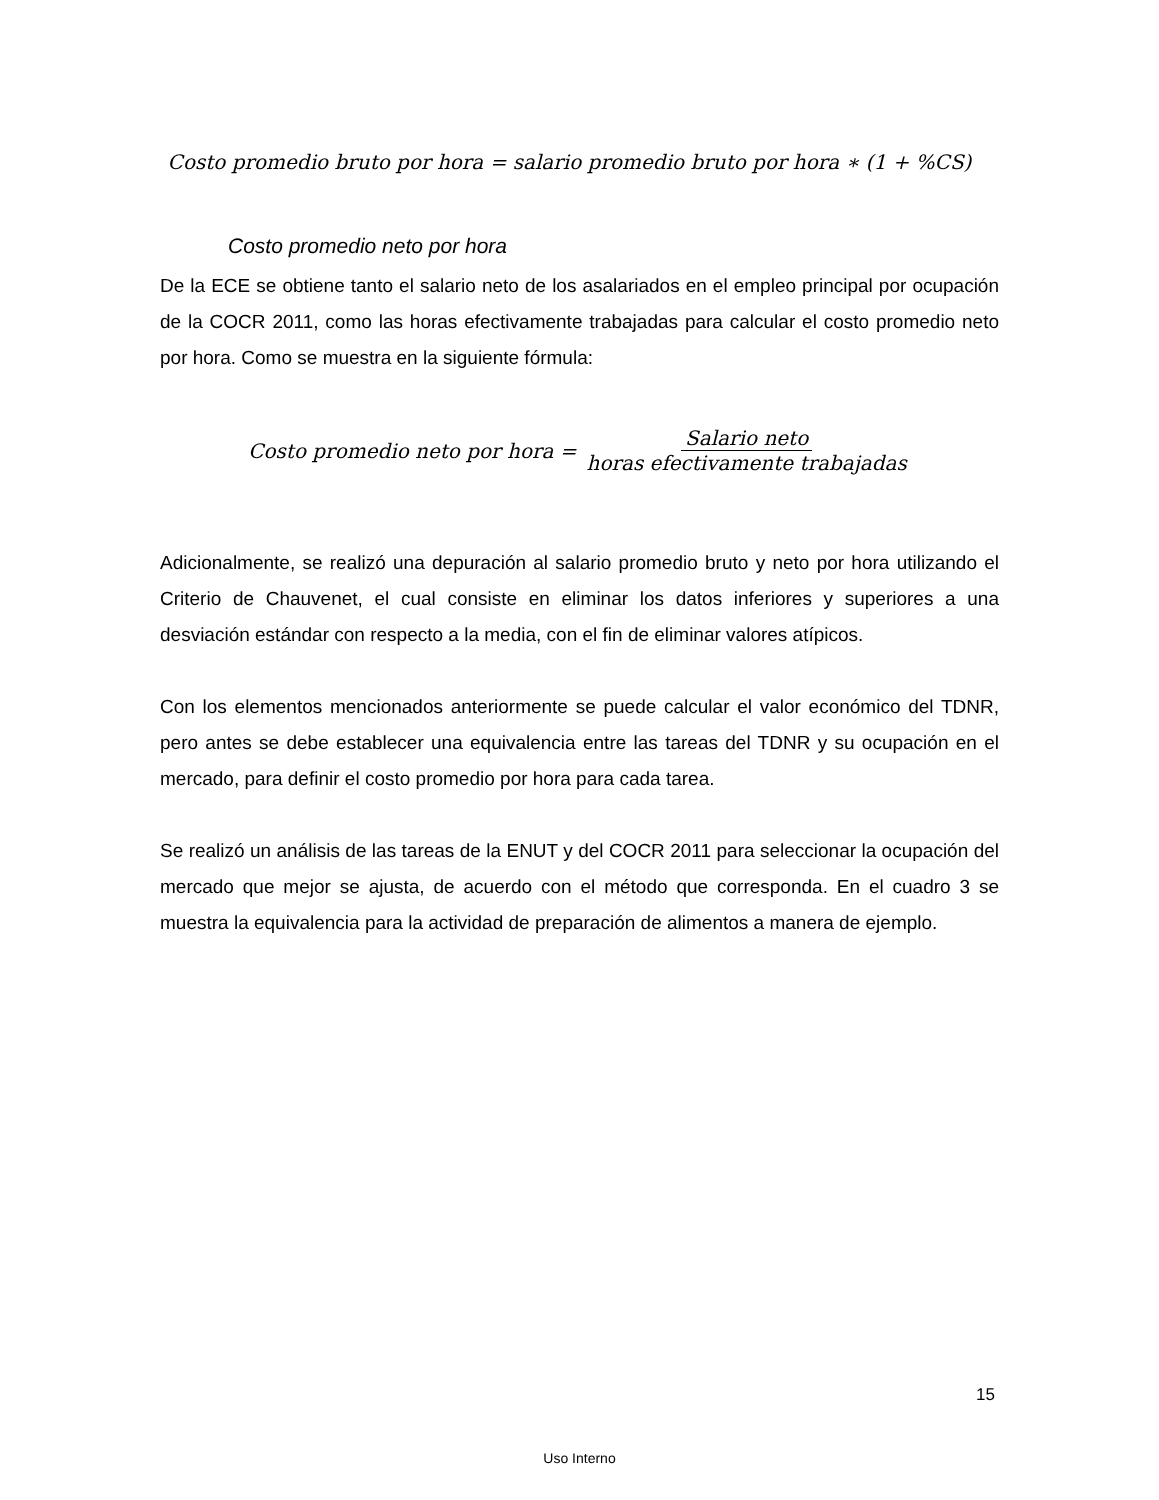Costo promedio bruto por hora = salario promedio bruto por hora ∗ (1 + %CS)
Costo promedio neto por hora
De la ECE se obtiene tanto el salario neto de los asalariados en el empleo principal por ocupación de la COCR 2011, como las horas efectivamente trabajadas para calcular el costo promedio neto por hora. Como se muestra en la siguiente fórmula:
Costo promedio neto por hora = Salario neto horas efectivamente trabajadas
Adicionalmente, se realizó una depuración al salario promedio bruto y neto por hora utilizando el Criterio de Chauvenet, el cual consiste en eliminar los datos inferiores y superiores a una desviación estándar con respecto a la media, con el fin de eliminar valores atípicos.
Con los elementos mencionados anteriormente se puede calcular el valor económico del TDNR, pero antes se debe establecer una equivalencia entre las tareas del TDNR y su ocupación en el mercado, para definir el costo promedio por hora para cada tarea.
Se realizó un análisis de las tareas de la ENUT y del COCR 2011 para seleccionar la ocupación del mercado que mejor se ajusta, de acuerdo con el método que corresponda. En el cuadro 3 se muestra la equivalencia para la actividad de preparación de alimentos a manera de ejemplo.
15
Uso Interno